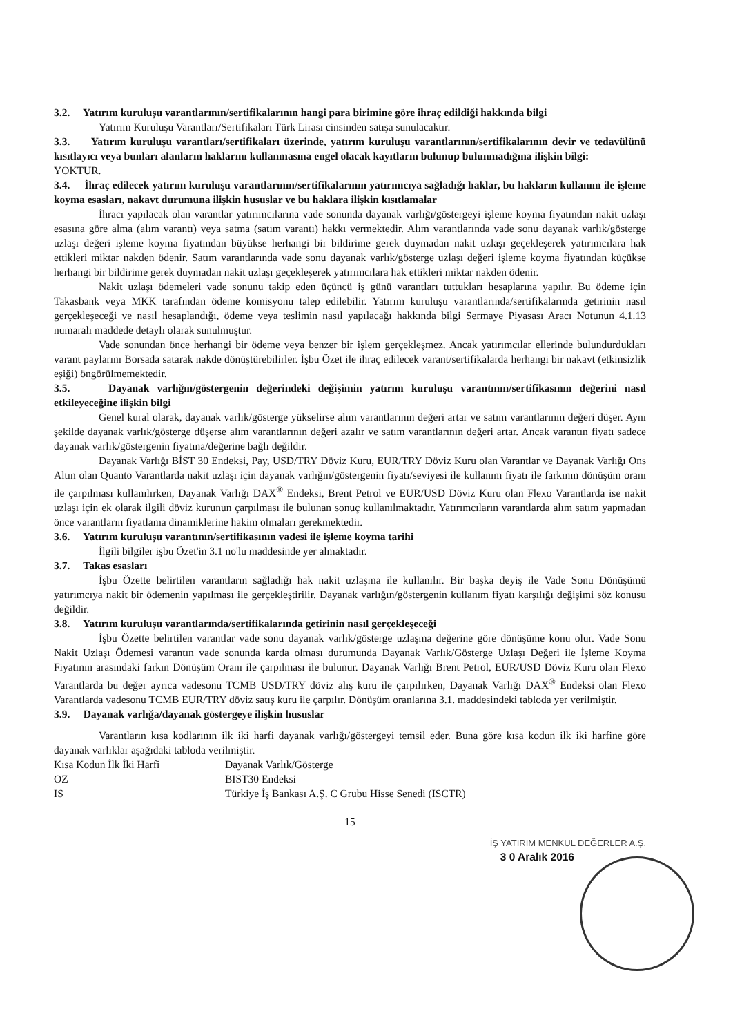3.2. Yatırım kuruluşu varantlarının/sertifikalarının hangi para birimine göre ihraç edildiği hakkında bilgi
Yatırım Kuruluşu Varantları/Sertifikaları Türk Lirası cinsinden satışa sunulacaktır.
3.3. Yatırım kuruluşu varantları/sertifikaları üzerinde, yatırım kuruluşu varantlarının/sertifikalarının devir ve tedavülünü kısıtlayıcı veya bunları alanların haklarını kullanmasına engel olacak kayıtların bulunup bulunmadığına ilişkin bilgi:
YOKTUR.
3.4. İhraç edilecek yatırım kuruluşu varantlarının/sertifikalarının yatırımcıya sağladığı haklar, bu hakların kullanım ile işleme koyma esasları, nakavt durumuna ilişkin hususlar ve bu haklara ilişkin kısıtlamalar
İhracı yapılacak olan varantlar yatırımcılarına vade sonunda dayanak varlığı/göstergeyi işleme koyma fiyatından nakit uzlaşı esasına göre alma (alım varantı) veya satma (satım varantı) hakkı vermektedir. Alım varantlarında vade sonu dayanak varlık/gösterge uzlaşı değeri işleme koyma fiyatından büyükse herhangi bir bildirime gerek duymadan nakit uzlaşı geçekleşerek yatırımcılara hak ettikleri miktar nakden ödenir. Satım varantlarında vade sonu dayanak varlık/gösterge uzlaşı değeri işleme koyma fiyatından küçükse herhangi bir bildirime gerek duymadan nakit uzlaşı geçekleşerek yatırımcılara hak ettikleri miktar nakden ödenir.
Nakit uzlaşı ödemeleri vade sonunu takip eden üçüncü iş günü varantları tuttukları hesaplarına yapılır. Bu ödeme için Takasbank veya MKK tarafından ödeme komisyonu talep edilebilir. Yatırım kuruluşu varantlarında/sertifikalarında getirinin nasıl gerçekleşeceği ve nasıl hesaplandığı, ödeme veya teslimin nasıl yapılacağı hakkında bilgi Sermaye Piyasası Aracı Notunun 4.1.13 numaralı maddede detaylı olarak sunulmuştur.
Vade sonundan önce herhangi bir ödeme veya benzer bir işlem gerçekleşmez. Ancak yatırımcılar ellerinde bulundurdukları varant paylarını Borsada satarak nakde dönüştürebilirler. İşbu Özet ile ihraç edilecek varant/sertifikalarda herhangi bir nakavt (etkinsizlik eşiği) öngörülmemektedir.
3.5. Dayanak varlığın/göstergenin değerindeki değişimin yatırım kuruluşu varantının/sertifikasının değerini nasıl etkileyeceğine ilişkin bilgi
Genel kural olarak, dayanak varlık/gösterge yükselirse alım varantlarının değeri artar ve satım varantlarının değeri düşer. Aynı şekilde dayanak varlık/gösterge düşerse alım varantlarının değeri azalır ve satım varantlarının değeri artar. Ancak varantın fiyatı sadece dayanak varlık/göstergenin fiyatına/değerine bağlı değildir.
Dayanak Varlığı BİST 30 Endeksi, Pay, USD/TRY Döviz Kuru, EUR/TRY Döviz Kuru olan Varantlar ve Dayanak Varlığı Ons Altın olan Quanto Varantlarda nakit uzlaşı için dayanak varlığın/göstergenin fiyatı/seviyesi ile kullanım fiyatı ile farkının dönüşüm oranı ile çarpılması kullanılırken, Dayanak Varlığı DAX<sup>®</sup> Endeksi, Brent Petrol ve EUR/USD Döviz Kuru olan Flexo Varantlarda ise nakit uzlaşı için ek olarak ilgili döviz kurunun çarpılması ile bulunan sonuç kullanılmaktadır. Yatırımcıların varantlarda alım satım yapmadan önce varantların fiyatlama dinamiklerine hakim olmaları gerekmektedir.
3.6. Yatırım kuruluşu varantının/sertifikasının vadesi ile işleme koyma tarihi
İlgili bilgiler işbu Özet'in 3.1 no'lu maddesinde yer almaktadır.
3.7. Takas esasları
İşbu Özette belirtilen varantların sağladığı hak nakit uzlaşma ile kullanılır. Bir başka deyiş ile Vade Sonu Dönüşümü yatırımcıya nakit bir ödemenin yapılması ile gerçekleştirilir. Dayanak varlığın/göstergenin kullanım fiyatı karşılığı değişimi söz konusu değildir.
3.8. Yatırım kuruluşu varantlarında/sertifikalarında getirinin nasıl gerçekleşeceği
İşbu Özette belirtilen varantlar vade sonu dayanak varlık/gösterge uzlaşma değerine göre dönüşüme konu olur. Vade Sonu Nakit Uzlaşı Ödemesi varantın vade sonunda karda olması durumunda Dayanak Varlık/Gösterge Uzlaşı Değeri ile İşleme Koyma Fiyatının arasındaki farkın Dönüşüm Oranı ile çarpılması ile bulunur. Dayanak Varlığı Brent Petrol, EUR/USD Döviz Kuru olan Flexo Varantlarda bu değer ayrıca vadesonu TCMB USD/TRY döviz alış kuru ile çarpılırken, Dayanak Varlığı DAX<sup>®</sup> Endeksi olan Flexo Varantlarda vadesonu TCMB EUR/TRY döviz satış kuru ile çarpılır. Dönüşüm oranlarına 3.1. maddesindeki tabloda yer verilmiştir.
3.9. Dayanak varlığa/dayanak göstergeye ilişkin hususlar
Varantların kısa kodlarının ilk iki harfi dayanak varlığı/göstergeyi temsil eder. Buna göre kısa kodun ilk iki harfine göre dayanak varlıklar aşağıdaki tabloda verilmiştir.
Kısa Kodun İlk İki Harfi Dayanak Varlık/Gösterge
OZ BIST30 Endeksi
IS Türkiye İş Bankası A.Ş. C Grubu Hisse Senedi (ISCTR)
15
İŞ YATIRIM MENKUL DEĞERLER A.Ş.
3 0 Aralık 2016